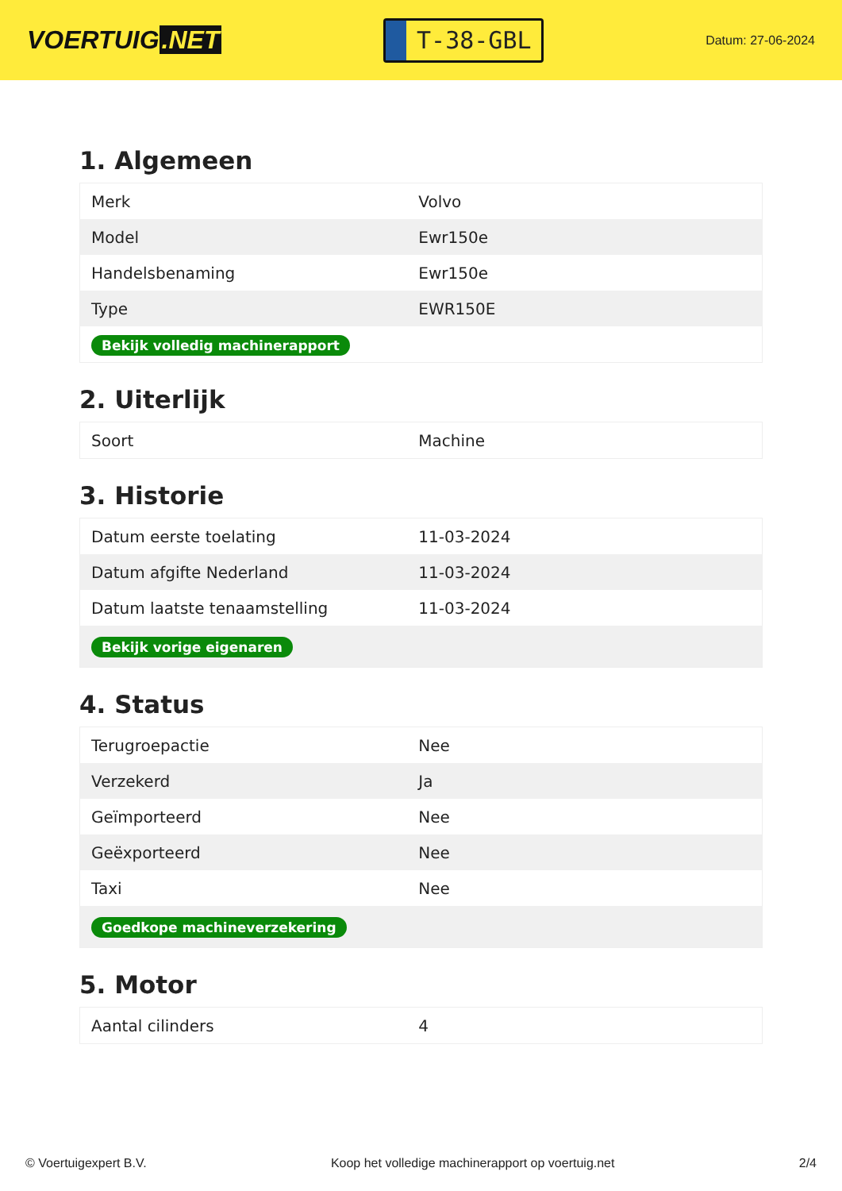VOERTUIG.NET
T-38-GBL
Datum: 27-06-2024
1. Algemeen
| Merk | Volvo |
| Model | Ewr150e |
| Handelsbenaming | Ewr150e |
| Type | EWR150E |
| Bekijk volledig machinerapport | |
2. Uiterlijk
| Soort | Machine |
3. Historie
| Datum eerste toelating | 11-03-2024 |
| Datum afgifte Nederland | 11-03-2024 |
| Datum laatste tenaamstelling | 11-03-2024 |
| Bekijk vorige eigenaren | |
4. Status
| Terugroepactie | Nee |
| Verzekerd | Ja |
| Geïmporteerd | Nee |
| Geëxporteerd | Nee |
| Taxi | Nee |
| Goedkope machineverzekering | |
5. Motor
| Aantal cilinders | 4 |
© Voertuigexpert B.V. Koop het volledige machinerapport op voertuig.net 2/4